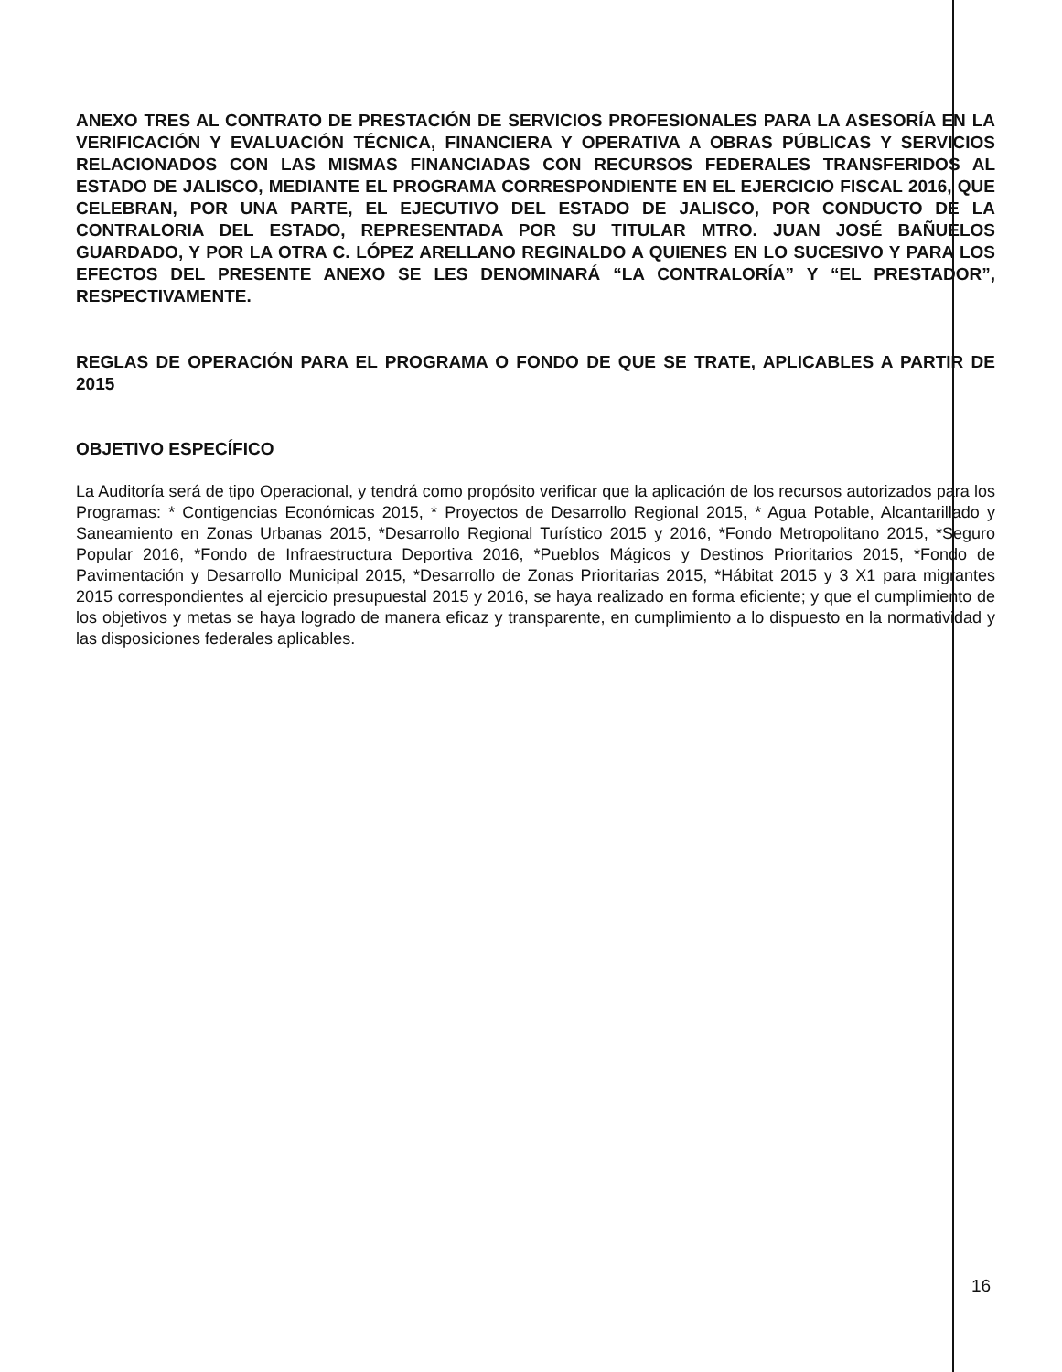ANEXO TRES AL CONTRATO DE PRESTACIÓN DE SERVICIOS PROFESIONALES PARA LA ASESORÍA EN LA VERIFICACIÓN Y EVALUACIÓN TÉCNICA, FINANCIERA Y OPERATIVA A OBRAS PÚBLICAS Y SERVICIOS RELACIONADOS CON LAS MISMAS FINANCIADAS CON RECURSOS FEDERALES TRANSFERIDOS AL ESTADO DE JALISCO, MEDIANTE EL PROGRAMA CORRESPONDIENTE EN EL EJERCICIO FISCAL 2016, QUE CELEBRAN, POR UNA PARTE, EL EJECUTIVO DEL ESTADO DE JALISCO, POR CONDUCTO DE LA CONTRALORIA DEL ESTADO, REPRESENTADA POR SU TITULAR MTRO. JUAN JOSÉ BAÑUELOS GUARDADO, Y POR LA OTRA C. LÓPEZ ARELLANO REGINALDO A QUIENES EN LO SUCESIVO Y PARA LOS EFECTOS DEL PRESENTE ANEXO SE LES DENOMINARÁ “LA CONTRALORÍA” Y “EL PRESTADOR”, RESPECTIVAMENTE.
REGLAS DE OPERACIÓN PARA EL PROGRAMA O FONDO DE QUE SE TRATE, APLICABLES A PARTIR DE 2015
OBJETIVO ESPECÍFICO
La Auditoría será de tipo Operacional, y tendrá como propósito verificar que la aplicación de los recursos autorizados para los Programas: * Contigencias Económicas 2015, * Proyectos de Desarrollo Regional 2015, * Agua Potable, Alcantarillado y Saneamiento en Zonas Urbanas 2015, *Desarrollo Regional Turístico 2015 y 2016, *Fondo Metropolitano 2015, *Seguro Popular 2016, *Fondo de Infraestructura Deportiva 2016, *Pueblos Mágicos y Destinos Prioritarios 2015, *Fondo de Pavimentación y Desarrollo Municipal 2015, *Desarrollo de Zonas Prioritarias 2015, *Hábitat 2015 y 3 X1 para migrantes 2015 correspondientes al ejercicio presupuestal 2015 y 2016, se haya realizado en forma eficiente; y que el cumplimiento de los objetivos y metas se haya logrado de manera eficaz y transparente, en cumplimiento a lo dispuesto en la normatividad y las disposiciones federales aplicables.
16